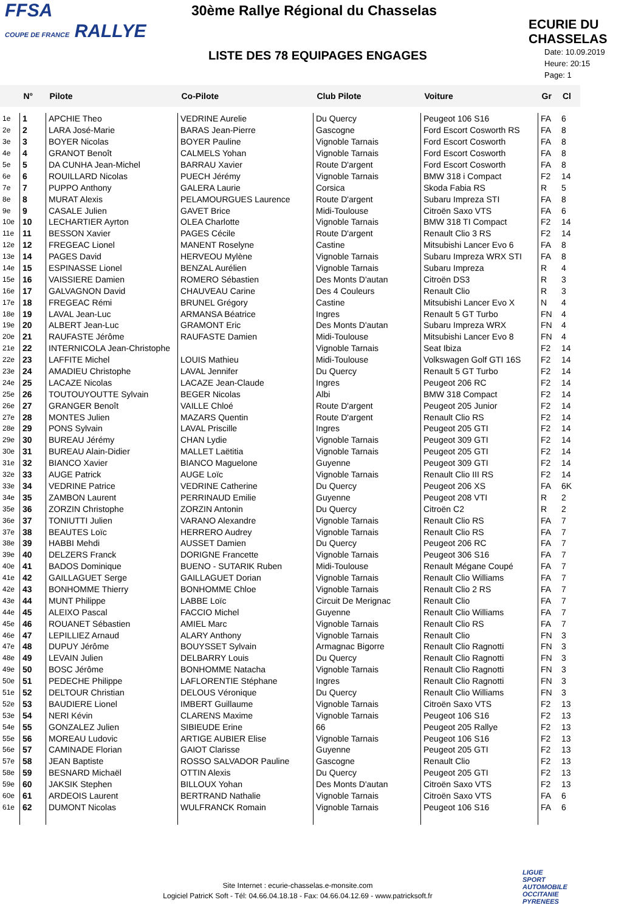FFSA
COUPE DE FRANCE RALLYE
30ème Rallye Régional du Chasselas
LISTE DES 78 EQUIPAGES ENGAGES
ECURIE DU
CHASSELAS
Date: 10.09.2019
Heure: 20:15
Page: 1
| | N° | Pilote | Co-Pilote | Club Pilote | Voiture | Gr | Cl |
| --- | --- | --- | --- | --- | --- | --- | --- |
| 1e | 1 | APCHIE Theo | VEDRINE Aurelie | Du Quercy | Peugeot 106 S16 | FA | 6 |
| 2e | 2 | LARA José-Marie | BARAS Jean-Pierre | Gascogne | Ford Escort Cosworth RS | FA | 8 |
| 3e | 3 | BOYER Nicolas | BOYER Pauline | Vignoble Tarnais | Ford Escort Cosworth | FA | 8 |
| 4e | 4 | GRANOT Benoît | CALMELS Yohan | Vignoble Tarnais | Ford Escort Cosworth | FA | 8 |
| 5e | 5 | DA CUNHA Jean-Michel | BARRAU Xavier | Route D'argent | Ford Escort Cosworth | FA | 8 |
| 6e | 6 | ROUILLARD Nicolas | PUECH Jérémy | Vignoble Tarnais | BMW 318 i Compact | F2 | 14 |
| 7e | 7 | PUPPO Anthony | GALERA Laurie | Corsica | Skoda Fabia RS | R | 5 |
| 8e | 8 | MURAT Alexis | PELAMOURGUES Laurence | Route D'argent | Subaru Impreza STI | FA | 8 |
| 9e | 9 | CASALE Julien | GAVET Brice | Midi-Toulouse | Citroën Saxo VTS | FA | 6 |
| 10e | 10 | LECHARTIER Ayrton | OLEA Charlotte | Vignoble Tarnais | BMW 318 TI Compact | F2 | 14 |
| 11e | 11 | BESSON Xavier | PAGES Cécile | Route D'argent | Renault Clio 3 RS | F2 | 14 |
| 12e | 12 | FREGEAC Lionel | MANENT Roselyne | Castine | Mitsubishi Lancer Evo 6 | FA | 8 |
| 13e | 14 | PAGES David | HERVEOU Mylène | Vignoble Tarnais | Subaru Impreza WRX STI | FA | 8 |
| 14e | 15 | ESPINASSE Lionel | BENZAL Aurélien | Vignoble Tarnais | Subaru Impreza | R | 4 |
| 15e | 16 | VAISSIERE Damien | ROMERO Sébastien | Des Monts D'autan | Citroën DS3 | R | 3 |
| 16e | 17 | GALVAGNON David | CHAUVEAU Carine | Des 4 Couleurs | Renault Clio | R | 3 |
| 17e | 18 | FREGEAC Rémi | BRUNEL Grégory | Castine | Mitsubishi Lancer Evo X | N | 4 |
| 18e | 19 | LAVAL Jean-Luc | ARMANSA Béatrice | Ingres | Renault 5 GT Turbo | FN | 4 |
| 19e | 20 | ALBERT Jean-Luc | GRAMONT Eric | Des Monts D'autan | Subaru Impreza WRX | FN | 4 |
| 20e | 21 | RAUFASTE Jérôme | RAUFASTE Damien | Midi-Toulouse | Mitsubishi Lancer Evo 8 | FN | 4 |
| 21e | 22 | INTERNICOLA Jean-Christophe | | Vignoble Tarnais | Seat Ibiza | F2 | 14 |
| 22e | 23 | LAFFITE Michel | LOUIS Mathieu | Midi-Toulouse | Volkswagen Golf GTI 16S | F2 | 14 |
| 23e | 24 | AMADIEU Christophe | LAVAL Jennifer | Du Quercy | Renault 5 GT Turbo | F2 | 14 |
| 24e | 25 | LACAZE Nicolas | LACAZE Jean-Claude | Ingres | Peugeot 206 RC | F2 | 14 |
| 25e | 26 | TOUTOUYOUTTE Sylvain | BEGER Nicolas | Albi | BMW 318 Compact | F2 | 14 |
| 26e | 27 | GRANGER Benoît | VAILLE Chloé | Route D'argent | Peugeot 205 Junior | F2 | 14 |
| 27e | 28 | MONTES Julien | MAZARS Quentin | Route D'argent | Renault Clio RS | F2 | 14 |
| 28e | 29 | PONS Sylvain | LAVAL Priscille | Ingres | Peugeot 205 GTI | F2 | 14 |
| 29e | 30 | BUREAU Jérémy | CHAN Lydie | Vignoble Tarnais | Peugeot 309 GTI | F2 | 14 |
| 30e | 31 | BUREAU Alain-Didier | MALLET Laëtitia | Vignoble Tarnais | Peugeot 205 GTI | F2 | 14 |
| 31e | 32 | BIANCO Xavier | BIANCO Maguelone | Guyenne | Peugeot 309 GTI | F2 | 14 |
| 32e | 33 | AUGE Patrick | AUGE Loïc | Vignoble Tarnais | Renault Clio III RS | F2 | 14 |
| 33e | 34 | VEDRINE Patrice | VEDRINE Catherine | Du Quercy | Peugeot 206 XS | FA | 6K |
| 34e | 35 | ZAMBON Laurent | PERRINAUD Emilie | Guyenne | Peugeot 208 VTI | R | 2 |
| 35e | 36 | ZORZIN Christophe | ZORZIN Antonin | Du Quercy | Citroën C2 | R | 2 |
| 36e | 37 | TONIUTTI Julien | VARANO Alexandre | Vignoble Tarnais | Renault Clio RS | FA | 7 |
| 37e | 38 | BEAUTES Loïc | HERRERO Audrey | Vignoble Tarnais | Renault Clio RS | FA | 7 |
| 38e | 39 | HABBI Mehdi | AUSSET Damien | Du Quercy | Peugeot 206 RC | FA | 7 |
| 39e | 40 | DELZERS Franck | DORIGNE Francette | Vignoble Tarnais | Peugeot 306 S16 | FA | 7 |
| 40e | 41 | BADOS Dominique | BUENO - SUTARIK Ruben | Midi-Toulouse | Renault Mégane Coupé | FA | 7 |
| 41e | 42 | GAILLAGUET Serge | GAILLAGUET Dorian | Vignoble Tarnais | Renault Clio Williams | FA | 7 |
| 42e | 43 | BONHOMME Thierry | BONHOMME Chloe | Vignoble Tarnais | Renault Clio 2 RS | FA | 7 |
| 43e | 44 | MUNT Philippe | LABBE Loïc | Circuit De Merignac | Renault Clio | FA | 7 |
| 44e | 45 | ALEIXO Pascal | FACCIO Michel | Guyenne | Renault Clio Williams | FA | 7 |
| 45e | 46 | ROUANET Sébastien | AMIEL Marc | Vignoble Tarnais | Renault Clio RS | FA | 7 |
| 46e | 47 | LEPILLIEZ Arnaud | ALARY Anthony | Vignoble Tarnais | Renault Clio | FN | 3 |
| 47e | 48 | DUPUY Jérôme | BOUYSSET Sylvain | Armagnac Bigorre | Renault Clio Ragnotti | FN | 3 |
| 48e | 49 | LEVAIN Julien | DELBARRY Louis | Du Quercy | Renault Clio Ragnotti | FN | 3 |
| 49e | 50 | BOSC Jérôme | BONHOMME Natacha | Vignoble Tarnais | Renault Clio Ragnotti | FN | 3 |
| 50e | 51 | PEDECHE Philippe | LAFLORENTIE Stéphane | Ingres | Renault Clio Ragnotti | FN | 3 |
| 51e | 52 | DELTOUR Christian | DELOUS Véronique | Du Quercy | Renault Clio Williams | FN | 3 |
| 52e | 53 | BAUDIERE Lionel | IMBERT Guillaume | Vignoble Tarnais | Citroën Saxo VTS | F2 | 13 |
| 53e | 54 | NERI Kévin | CLARENS Maxime | Vignoble Tarnais | Peugeot 106 S16 | F2 | 13 |
| 54e | 55 | GONZALEZ Julien | SIBIEUDE Erine | 66 | Peugeot 205 Rallye | F2 | 13 |
| 55e | 56 | MOREAU Ludovic | ARTIGE AUBIER Elise | Vignoble Tarnais | Peugeot 106 S16 | F2 | 13 |
| 56e | 57 | CAMINADE Florian | GAIOT Clarisse | Guyenne | Peugeot 205 GTI | F2 | 13 |
| 57e | 58 | JEAN Baptiste | ROSSO SALVADOR Pauline | Gascogne | Renault Clio | F2 | 13 |
| 58e | 59 | BESNARD Michaël | OTTIN Alexis | Du Quercy | Peugeot 205 GTI | F2 | 13 |
| 59e | 60 | JAKSIK Stephen | BILLOUX Yohan | Des Monts D'autan | Citroën Saxo VTS | F2 | 13 |
| 60e | 61 | ARDEOIS Laurent | BERTRAND Nathalie | Vignoble Tarnais | Citroën Saxo VTS | FA | 6 |
| 61e | 62 | DUMONT Nicolas | WULFRANCK Romain | Vignoble Tarnais | Peugeot 106 S16 | FA | 6 |
Site Internet : ecurie-chasselas.e-monsite.com
Logiciel PatricK Soft - Tél: 04.66.04.18.18 - Fax: 04.66.04.12.69 - www.patricksoft.fr
LIGUE
SPORT
AUTOMOBILE
OCCITANIE
PYRENEES